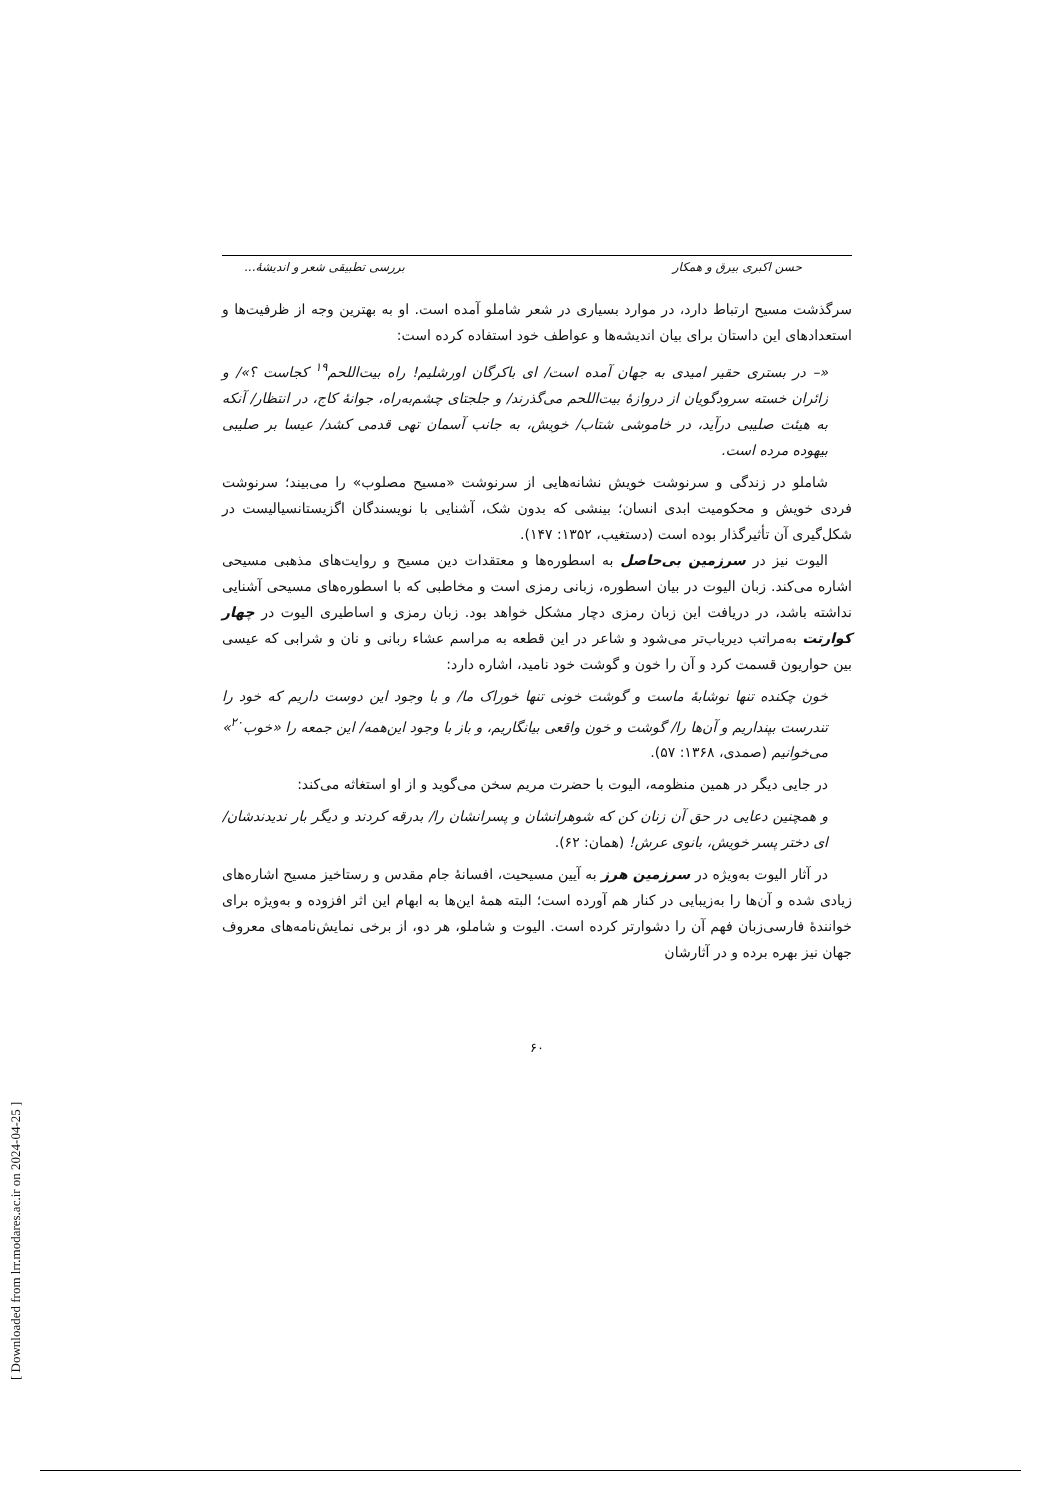[ Downloaded from lrr.modares.ac.ir on 2024-04-25 ]
حسن اکبری بیرق و همکار بررسی تطبیقی شعر و اندیشهٔ...
سرگذشت مسیح ارتباط دارد، در موارد بسیاری در شعر شاملو آمده است. او به بهترین وجه از ظرفیت‌ها و استعدادهای این داستان برای بیان اندیشه‌ها و عواطف خود استفاده کرده است:
«– در بستری حقیر امیدی به جهان آمده است/ ای باکرگان اورشلیم! راه بیت‌اللحم<sup>۱۹</sup> کجاست ؟»/ و زائران خسته سرودگویان از دروازهٔ بیت‌اللحم می‌گذرند/ و جلجتای چشم‌به‌راه، جوانهٔ کاج، در انتظار/ آنکه به هیئت صلیبی درآید، در خاموشی شتاب/ خویش، به جانب آسمان تهی قدمی کشد/ عیسا بر صلیبی بیهوده مرده است.
شاملو در زندگی و سرنوشت خویش نشانه‌هایی از سرنوشت «مسیح مصلوب» را می‌بیند؛ سرنوشت فردی خویش و محکومیت ابدی انسان؛ بینشی که بدون شک، آشنایی با نویسندگان اگزیستانسیالیست در شکل‌گیری آن تأثیرگذار بوده است (دستغیب، ۱۳۵۲: ۱۴۷).
الیوت نیز در سرزمین بی‌حاصل به اسطوره‌ها و معتقدات دین مسیح و روایت‌های مذهبی مسیحی اشاره می‌کند. زبان الیوت در بیان اسطوره، زبانی رمزی است و مخاطبی که با اسطوره‌های مسیحی آشنایی نداشته باشد، در دریافت این زبان رمزی دچار مشکل خواهد بود. زبان رمزی و اساطیری الیوت در چهار کوارتت به‌مراتب دیریاب‌تر می‌شود و شاعر در این قطعه به مراسم عشاء ربانی و نان و شرابی که عیسی بین حواریون قسمت کرد و آن را خون و گوشت خود نامید، اشاره دارد:
خون چکنده تنها نوشابهٔ ماست و گوشت خونی تنها خوراک ما/ و با وجود این دوست داریم که خود را تندرست بپنداریم و آن‌ها را/ گوشت و خون واقعی بیانگاریم، و باز با وجود این‌همه/ این جمعه را «خوب<sup>۲۰</sup>» می‌خوانیم (صمدی، ۱۳۶۸: ۵۷).
در جایی دیگر در همین منظومه، الیوت با حضرت مریم سخن می‌گوید و از او استغاثه می‌کند:
و همچنین دعایی در حق آن زنان کن که شوهرانشان و پسرانشان را/ بدرقه کردند و دیگر بار ندیدندشان/ ای دختر پسر خویش، بانوی عرش! (همان: ۶۲).
در آثار الیوت به‌ویژه در سرزمین هرز به آیین مسیحیت، افسانهٔ جام مقدس و رستاخیز مسیح اشاره‌های زیادی شده و آن‌ها را به‌زیبایی در کنار هم آورده است؛ البته همهٔ این‌ها به ابهام این اثر افزوده و به‌ویژه برای خوانندهٔ فارسی‌زبان فهم آن را دشوارتر کرده است. الیوت و شاملو، هر دو، از برخی نمایش‌نامه‌های معروف جهان نیز بهره برده و در آثارشان
۶۰